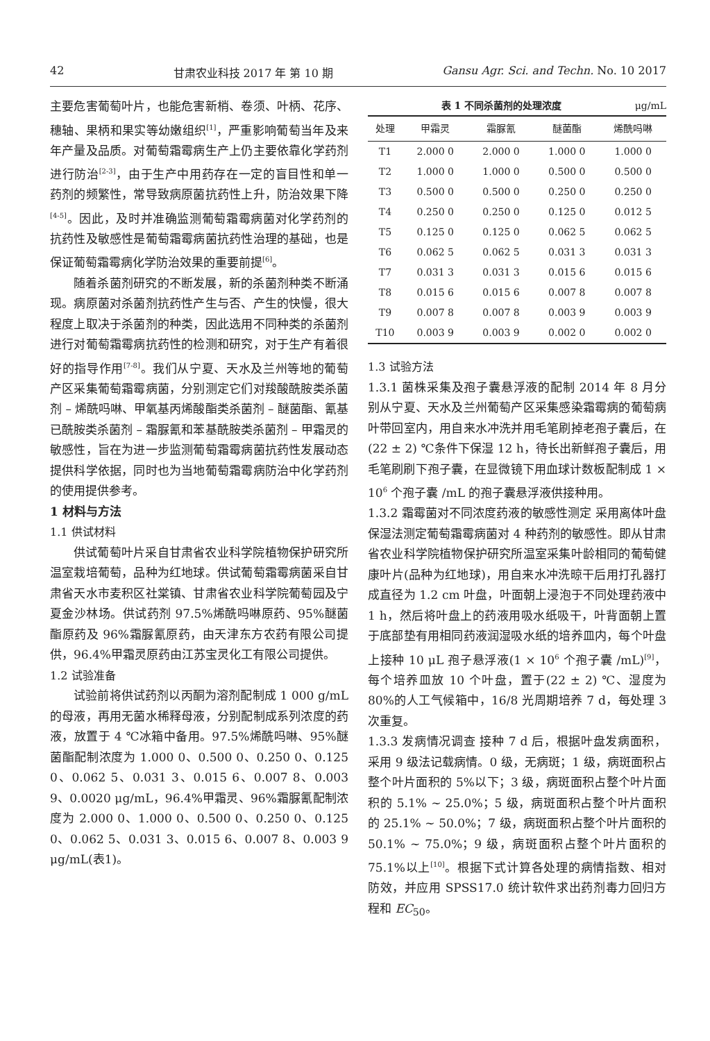42 甘肃农业科技 2017 年 第 10 期 Gansu Agr. Sci. and Techn. No. 10 2017
主要危害葡萄叶片，也能危害新梢、卷须、叶柄、花序、穗轴、果柄和果实等幼嫩组织<sup>[1]</sup>，严重影响葡萄当年及来年产量及品质。对葡萄霜霉病生产上仍主要依靠化学药剂进行防治<sup>[2-3]</sup>，由于生产中用药存在一定的盲目性和单一药剂的频繁性，常导致病原菌抗药性上升，防治效果下降<sup>[4-5]</sup>。因此，及时并准确监测葡萄霜霉病菌对化学药剂的抗药性及敏感性是葡萄霜霉病菌抗药性治理的基础，也是保证葡萄霜霉病化学防治效果的重要前提<sup>[6]</sup>。
随着杀菌剂研究的不断发展，新的杀菌剂种类不断涌现。病原菌对杀菌剂抗药性产生与否、产生的快慢，很大程度上取决于杀菌剂的种类，因此选用不同种类的杀菌剂进行对葡萄霜霉病抗药性的检测和研究，对于生产有着很好的指导作用<sup>[7-8]</sup>。我们从宁夏、天水及兰州等地的葡萄产区采集葡萄霜霉病菌，分别测定它们对羧酸酰胺类杀菌剂 – 烯酰吗啉、甲氧基丙烯酸酯类杀菌剂 – 醚菌酯、氰基已酰胺类杀菌剂 – 霜脲氰和苯基酰胺类杀菌剂 – 甲霜灵的敏感性，旨在为进一步监测葡萄霜霉病菌抗药性发展动态提供科学依据，同时也为当地葡萄霜霉病防治中化学药剂的使用提供参考。
1 材料与方法
1.1 供试材料
供试葡萄叶片采自甘肃省农业科学院植物保护研究所温室栽培葡萄，品种为红地球。供试葡萄霜霉病菌采自甘肃省天水市麦积区社棠镇、甘肃省农业科学院葡萄园及宁夏金沙林场。供试药剂 97.5%烯酰吗啉原药、95%醚菌酯原药及 96%霜脲氰原药，由天津东方农药有限公司提供，96.4%甲霜灵原药由江苏宝灵化工有限公司提供。
1.2 试验准备
试验前将供试药剂以丙酮为溶剂配制成 1 000 g/mL 的母液，再用无菌水稀释母液，分别配制成系列浓度的药液，放置于 4 ℃冰箱中备用。97.5%烯酰吗啉、95%醚菌酯配制浓度为 1.000 0、0.500 0、0.250 0、0.125 0、0.062 5、0.031 3、0.015 6、0.007 8、0.003 9、0.0020 μg/mL，96.4%甲霜灵、96%霜脲氰配制浓度为 2.000 0、1.000 0、0.500 0、0.250 0、0.125 0、0.062 5、0.031 3、0.015 6、0.007 8、0.003 9 μg/mL(表1)。
表 1 不同杀菌剂的处理浓度 μg/mL
| 处理 | 甲霜灵 | 霜脲氰 | 醚菌酯 | 烯酰吗啉 |
| --- | --- | --- | --- | --- |
| T1 | 2.000 0 | 2.000 0 | 1.000 0 | 1.000 0 |
| T2 | 1.000 0 | 1.000 0 | 0.500 0 | 0.500 0 |
| T3 | 0.500 0 | 0.500 0 | 0.250 0 | 0.250 0 |
| T4 | 0.250 0 | 0.250 0 | 0.125 0 | 0.012 5 |
| T5 | 0.125 0 | 0.125 0 | 0.062 5 | 0.062 5 |
| T6 | 0.062 5 | 0.062 5 | 0.031 3 | 0.031 3 |
| T7 | 0.031 3 | 0.031 3 | 0.015 6 | 0.015 6 |
| T8 | 0.015 6 | 0.015 6 | 0.007 8 | 0.007 8 |
| T9 | 0.007 8 | 0.007 8 | 0.003 9 | 0.003 9 |
| T10 | 0.003 9 | 0.003 9 | 0.002 0 | 0.002 0 |
1.3 试验方法
1.3.1 菌株采集及孢子囊悬浮液的配制 2014 年 8 月分别从宁夏、天水及兰州葡萄产区采集感染霜霉病的葡萄病叶带回室内，用自来水冲洗并用毛笔刷掉老孢子囊后，在(22 ± 2) ℃条件下保湿 12 h，待长出新鲜孢子囊后，用毛笔刷刷下孢子囊，在显微镜下用血球计数板配制成 1 × 10<sup>6</sup> 个孢子囊 /mL 的孢子囊悬浮液供接种用。
1.3.2 霜霉菌对不同浓度药液的敏感性测定 采用离体叶盘保湿法测定葡萄霜霉病菌对 4 种药剂的敏感性。即从甘肃省农业科学院植物保护研究所温室采集叶龄相同的葡萄健康叶片(品种为红地球)，用自来水冲洗晾干后用打孔器打成直径为 1.2 cm 叶盘，叶面朝上浸泡于不同处理药液中 1 h，然后将叶盘上的药液用吸水纸吸干，叶背面朝上置于底部垫有用相同药液润湿吸水纸的培养皿内，每个叶盘上接种 10 μL 孢子悬浮液(1 × 10<sup>6</sup> 个孢子囊 /mL)<sup>[9]</sup>，每个培养皿放 10 个叶盘，置于(22 ± 2) ℃、湿度为 80%的人工气候箱中，16/8 光周期培养 7 d，每处理 3 次重复。
1.3.3 发病情况调查 接种 7 d 后，根据叶盘发病面积，采用 9 级法记载病情。0 级，无病斑；1 级，病斑面积占整个叶片面积的 5%以下；3 级，病斑面积占整个叶片面积的 5.1% ~ 25.0%；5 级，病斑面积占整个叶片面积的 25.1% ~ 50.0%；7 级，病斑面积占整个叶片面积的 50.1% ~ 75.0%；9 级，病斑面积占整个叶片面积的 75.1%以上<sup>[10]</sup>。根据下式计算各处理的病情指数、相对防效，并应用 SPSS17.0 统计软件求出药剂毒力回归方程和 EC<sub>50</sub>。